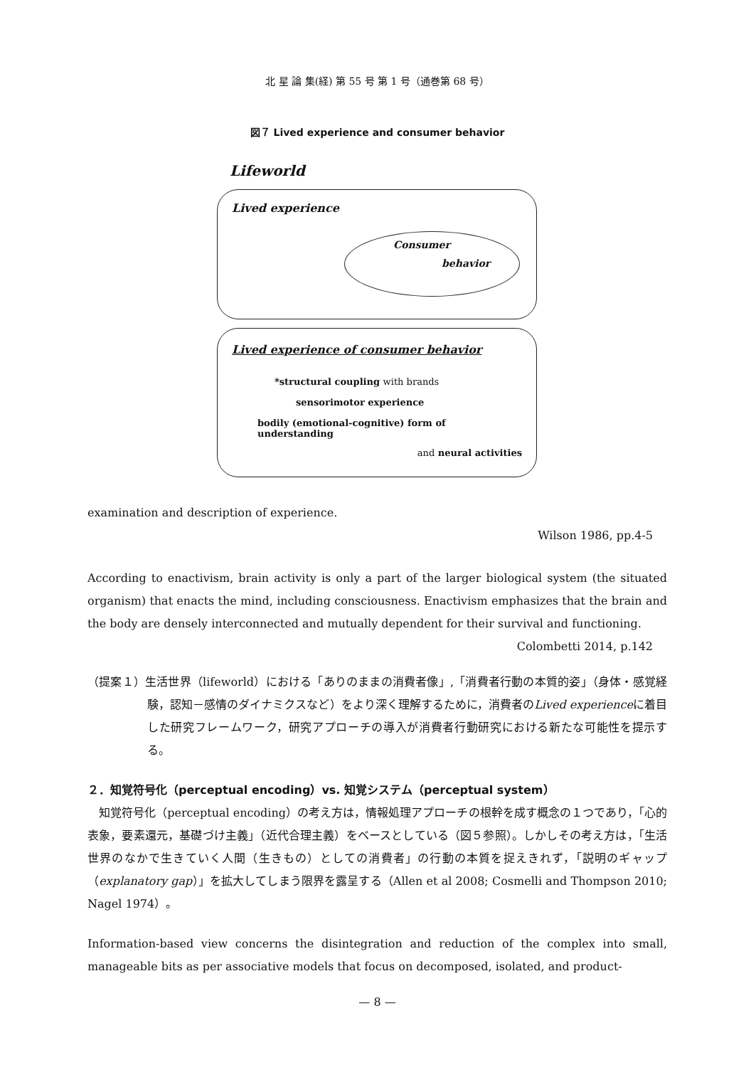北 星 論 集(経) 第 55 号 第 1 号（通巻第 68 号）
図７ Lived experience and consumer behavior
Lifeworld
Lived experience
Consumer
behavior
Lived experience of consumer behavior
*structural coupling with brands
sensorimotor experience
bodily (emotional-cognitive) form of understanding
and neural activities
examination and description of experience.
Wilson 1986, pp.4-5
According to enactivism, brain activity is only a part of the larger biological system (the situated organism) that enacts the mind, including consciousness. Enactivism emphasizes that the brain and the body are densely interconnected and mutually dependent for their survival and functioning.
Colombetti 2014, p.142
（提案１）生活世界（lifeworld）における「ありのままの消費者像」,「消費者行動の本質的姿」（身体・感覚経験，認知－感情のダイナミクスなど）をより深く理解するために，消費者のLived experienceに着目した研究フレームワーク，研究アプローチの導入が消費者行動研究における新たな可能性を提示する。
２．知覚符号化（perceptual encoding）vs. 知覚システム（perceptual system）
　知覚符号化（perceptual encoding）の考え方は，情報処理アプローチの根幹を成す概念の１つであり，「心的表象，要素還元，基礎づけ主義」（近代合理主義）をベースとしている（図５参照）。しかしその考え方は，「生活世界のなかで生きていく人間（生きもの）としての消費者」の行動の本質を捉えきれず，「説明のギャップ（explanatory gap）」を拡大してしまう限界を露呈する（Allen et al 2008; Cosmelli and Thompson 2010; Nagel 1974）。
Information-based view concerns the disintegration and reduction of the complex into small, manageable bits as per associative models that focus on decomposed, isolated, and product-
— 8 —